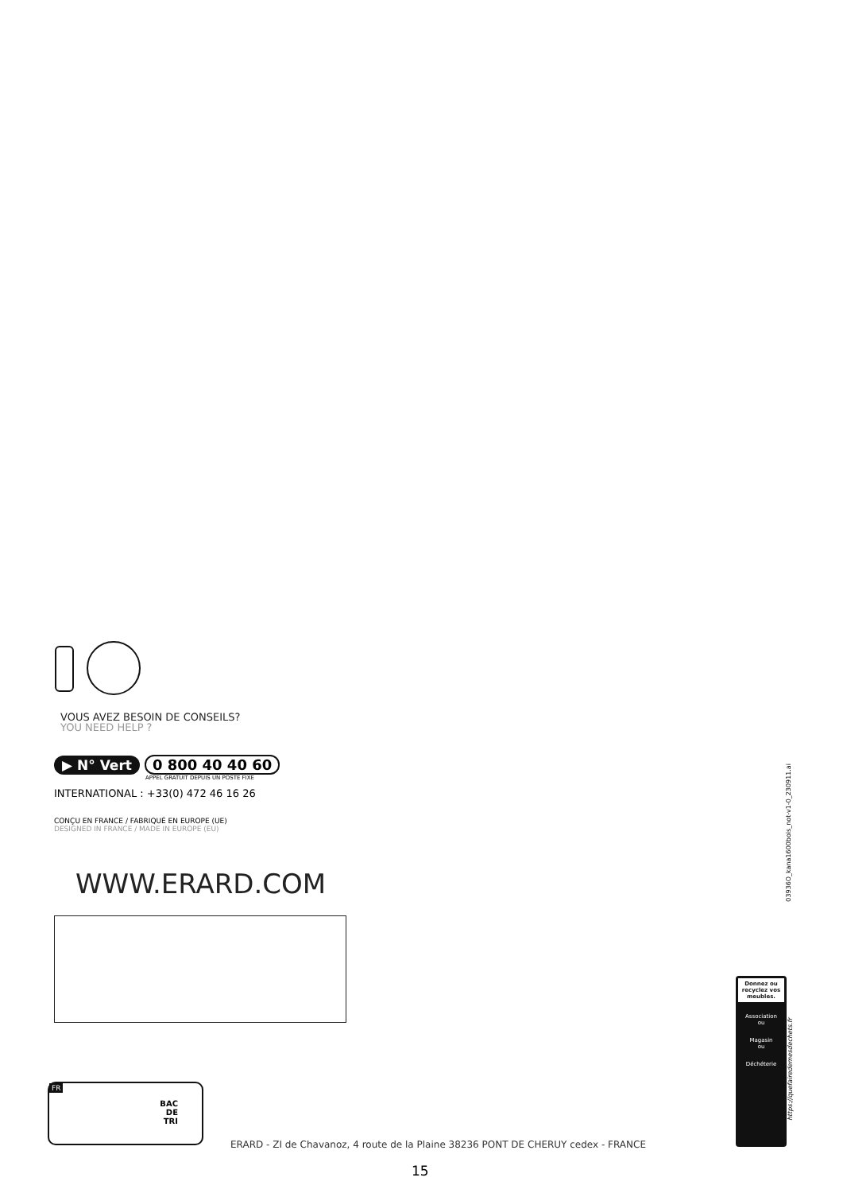VOUS AVEZ BESOIN DE CONSEILS?
YOU NEED HELP ?
▶ N° Vert 0 800 40 40 60
APPEL GRATUIT DEPUIS UN POSTE FIXE
INTERNATIONAL : +33(0) 472 46 16 26
CONÇU EN FRANCE / FABRIQUÉ EN EUROPE (UE)
DESIGNED IN FRANCE / MADE IN EUROPE (EU)
WWW.ERARD.COM
03936O_kana1600bois_not-v1-0_230911.ai
Donnez ou recyclez vos meubles.
Association
ou
Magasin
ou
Déchéterie
https://quefairedemesdechets.fr
FR
BAC
DE
TRI
ERARD - ZI de Chavanoz, 4 route de la Plaine 38236 PONT DE CHERUY cedex - FRANCE
15